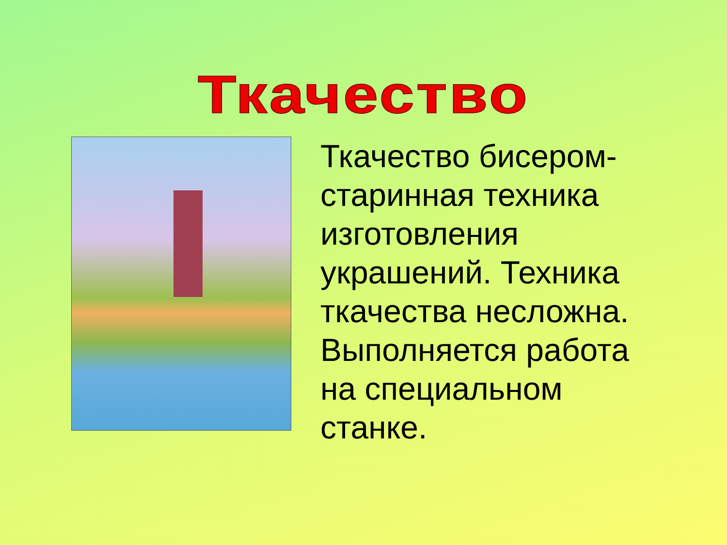Ткачество
Ткачество бисером-
старинная техника
изготовления
украшений. Техника
ткачества несложна.
Выполняется работа
на специальном
станке.